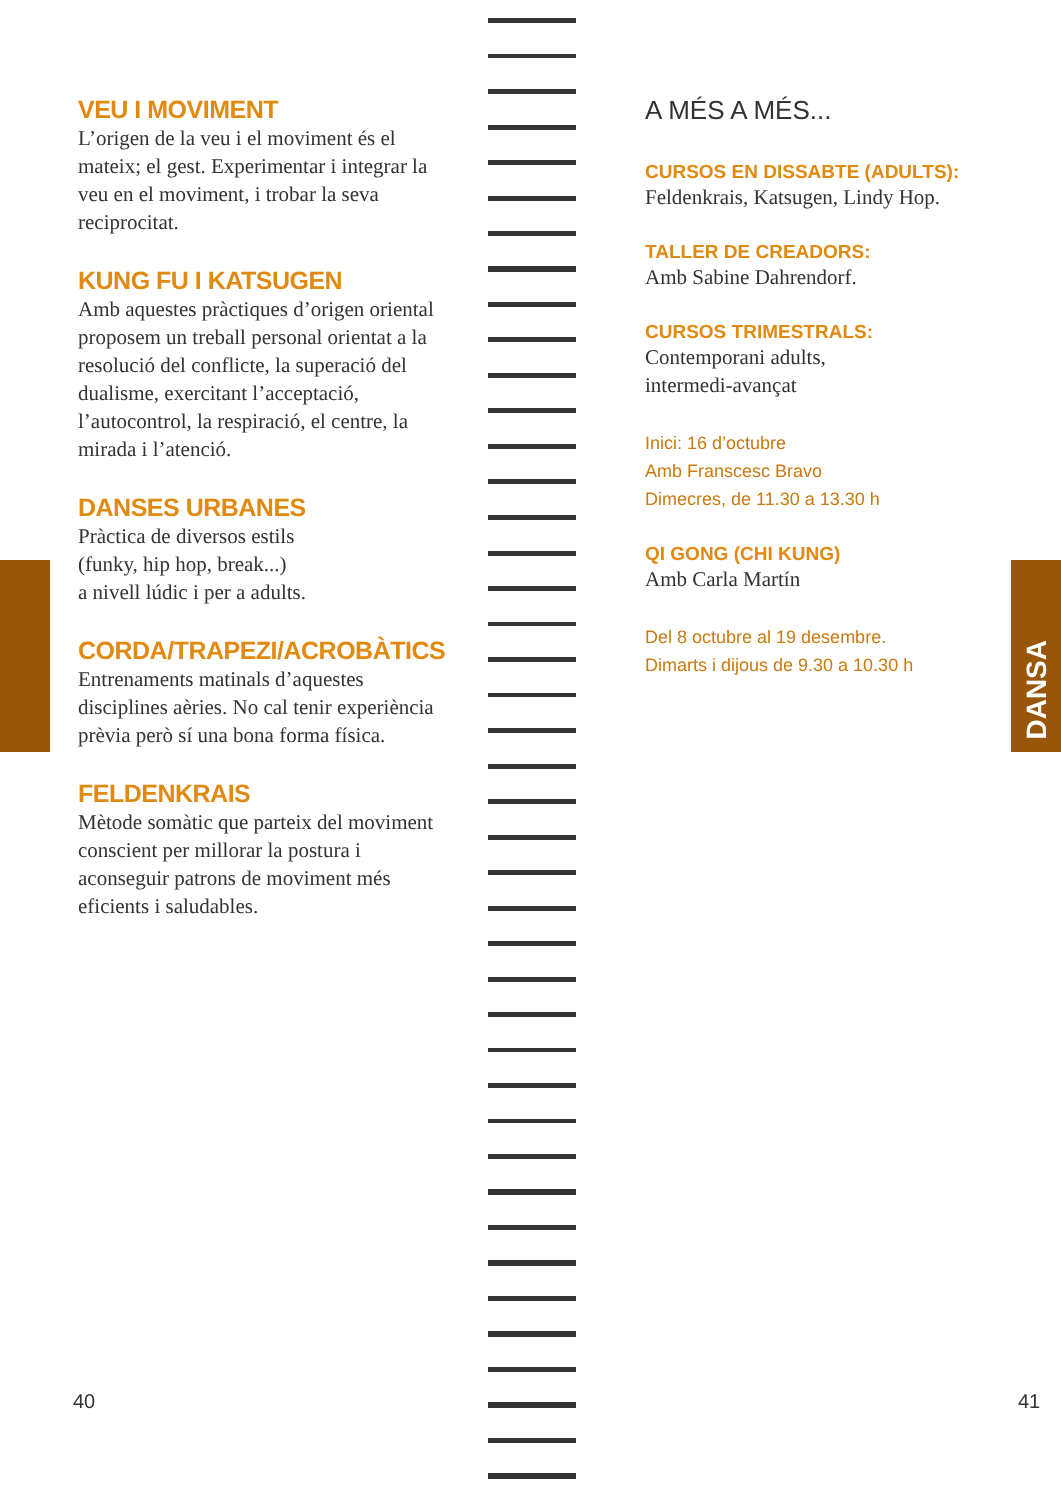VEU I MOVIMENT
L’origen de la veu i el moviment és el mateix; el gest. Experimentar i integrar la veu en el moviment, i trobar la seva reciprocitat.
KUNG FU I KATSUGEN
Amb aquestes pràctiques d’origen oriental proposem un treball personal orientat a la resolució del conflicte, la superació del dualisme, exercitant l’acceptació, l’autocontrol, la respiració, el centre, la mirada i l’atenció.
DANSES URBANES
Pràctica de diversos estils
(funky, hip hop, break...)
a nivell lúdic i per a adults.
CORDA/TRAPEZI/ACROBÀTICS
Entrenaments matinals d’aquestes disciplines aèries. No cal tenir experiència prèvia però sí una bona forma física.
FELDENKRAIS
Mètode somàtic que parteix del moviment conscient per millorar la postura i aconseguir patrons de moviment més eficients i saludables.
A MÉS A MÉS...
CURSOS EN DISSABTE (ADULTS):
Feldenkrais, Katsugen, Lindy Hop.
TALLER DE CREADORS:
Amb Sabine Dahrendorf.
CURSOS TRIMESTRALS:
Contemporani adults,
intermedi-avançat
Inici: 16 d’octubre
Amb Franscesc Bravo
Dimecres, de 11.30 a 13.30 h
QI GONG (CHI KUNG)
Amb Carla Martín
Del 8 octubre al 19 desembre.
Dimarts i dijous de 9.30 a 10.30 h
DANSA
40 41